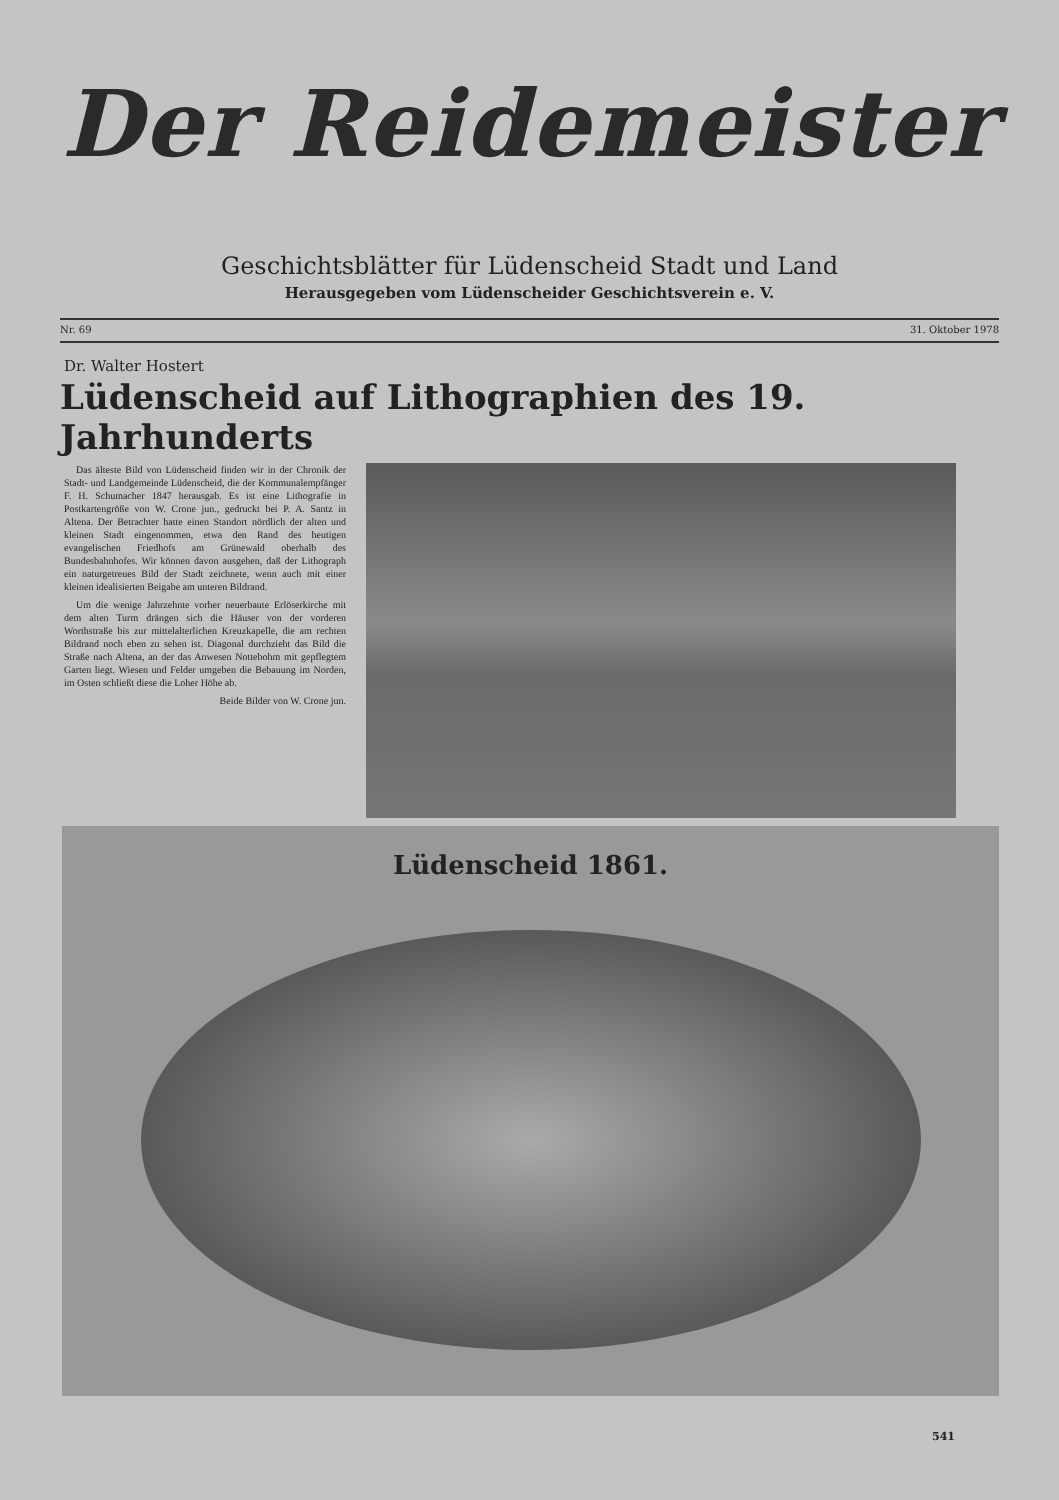Der Reidemeister
Geschichtsblätter für Lüdenscheid Stadt und Land
Herausgegeben vom Lüdenscheider Geschichtsverein e. V.
Nr. 69 31. Oktober 1978
Dr. Walter Hostert
Lüdenscheid auf Lithographien des 19. Jahrhunderts
Das älteste Bild von Lüdenscheid finden wir in der Chronik der Stadt- und Landgemeinde Lüdenscheid, die der Kommunalempfänger F. H. Schumacher 1847 herausgab. Es ist eine Lithografie in Postkartengröße von W. Crone jun., gedruckt bei P. A. Santz in Altena. Der Betrachter hatte einen Standort nördlich der alten und kleinen Stadt eingenommen, etwa den Rand des heutigen evangelischen Friedhofs am Grünewald oberhalb des Bundesbahnhofes. Wir können davon ausgehen, daß der Lithograph ein naturgetreues Bild der Stadt zeichnete, wenn auch mit einer kleinen idealisierten Beigabe am unteren Bildrand.
Um die wenige Jahrzehnte vorher neuerbaute Erlöserkirche mit dem alten Turm drängen sich die Häuser von der vorderen Worthstraße bis zur mittelalterlichen Kreuzkapelle, die am rechten Bildrand noch eben zu sehen ist. Diagonal durchzieht das Bild die Straße nach Altena, an der das Anwesen Nottebohm mit gepflegtem Garten liegt. Wiesen und Felder umgeben die Bebauung im Norden, im Osten schließt diese die Loher Höhe ab.
Beide Bilder von W. Crone jun.
Lüdenscheid 1861.
541